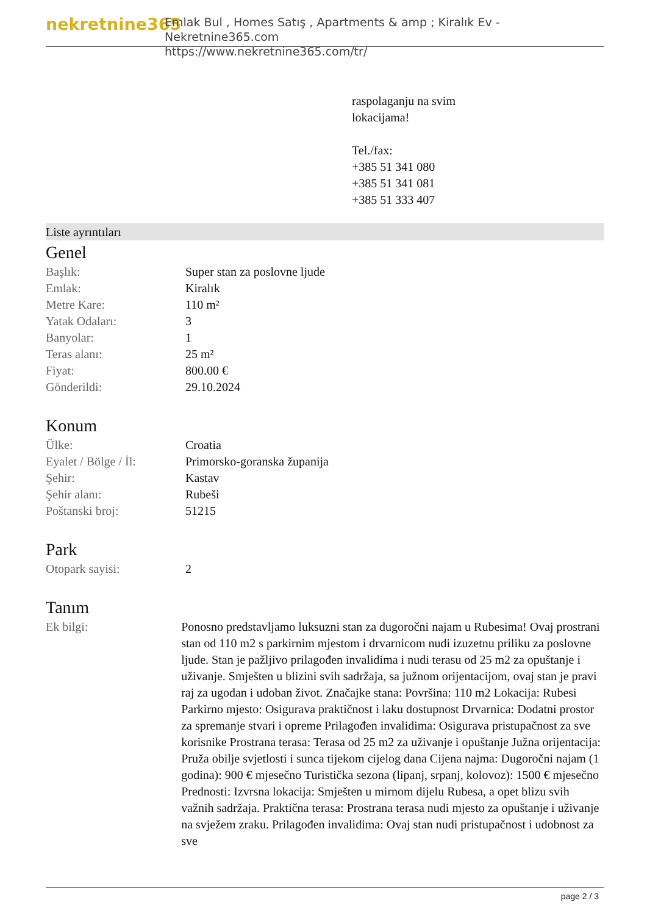nekretnine365
Emlak Bul , Homes Satış , Apartments & amp ; Kiralık Ev - Nekretnine365.com
https://www.nekretnine365.com/tr/
raspolaganju na svim
lokacijama!
Tel./fax:
+385 51 341 080
+385 51 341 081
+385 51 333 407
Liste ayrıntıları
Genel
| Başlık: | Super stan za poslovne ljude |
| Emlak: | Kiralık |
| Metre Kare: | 110 m² |
| Yatak Odaları: | 3 |
| Banyolar: | 1 |
| Teras alanı: | 25 m² |
| Fiyat: | 800.00 € |
| Gönderildi: | 29.10.2024 |
Konum
| Ülke: | Croatia |
| Eyalet / Bölge / İl: | Primorsko-goranska županija |
| Şehir: | Kastav |
| Şehir alanı: | Rubeši |
| Poštanski broj: | 51215 |
Park
| Otopark sayisi: | 2 |
Tanım
| Ek bilgi: | Ponosno predstavljamo luksuzni stan za dugoročni najam u Rubesima! Ovaj prostrani stan od 110 m2 s parkirnim mjestom i drvarnicom nudi izuzetnu priliku za poslovne ljude. Stan je pažljivo prilagođen invalidima i nudi terasu od 25 m2 za opuštanje i uživanje. Smješten u blizini svih sadržaja, sa južnom orijentacijom, ovaj stan je pravi raj za ugodan i udoban život. Značajke stana: Površina: 110 m2 Lokacija: Rubesi Parkirno mjesto: Osigurava praktičnost i laku dostupnost Drvarnica: Dodatni prostor za spremanje stvari i opreme Prilagođen invalidima: Osigurava pristupačnost za sve korisnike Prostrana terasa: Terasa od 25 m2 za uživanje i opuštanje Južna orijentacija: Pruža obilje svjetlosti i sunca tijekom cijelog dana Cijena najma: Dugoročni najam (1 godina): 900 € mjesečno Turistička sezona (lipanj, srpanj, kolovoz): 1500 € mjesečno Prednosti: Izvrsna lokacija: Smješten u mirnom dijelu Rubesa, a opet blizu svih važnih sadržaja. Praktična terasa: Prostrana terasa nudi mjesto za opuštanje i uživanje na svježem zraku. Prilagođen invalidima: Ovaj stan nudi pristupačnost i udobnost za sve |
page 2 / 3